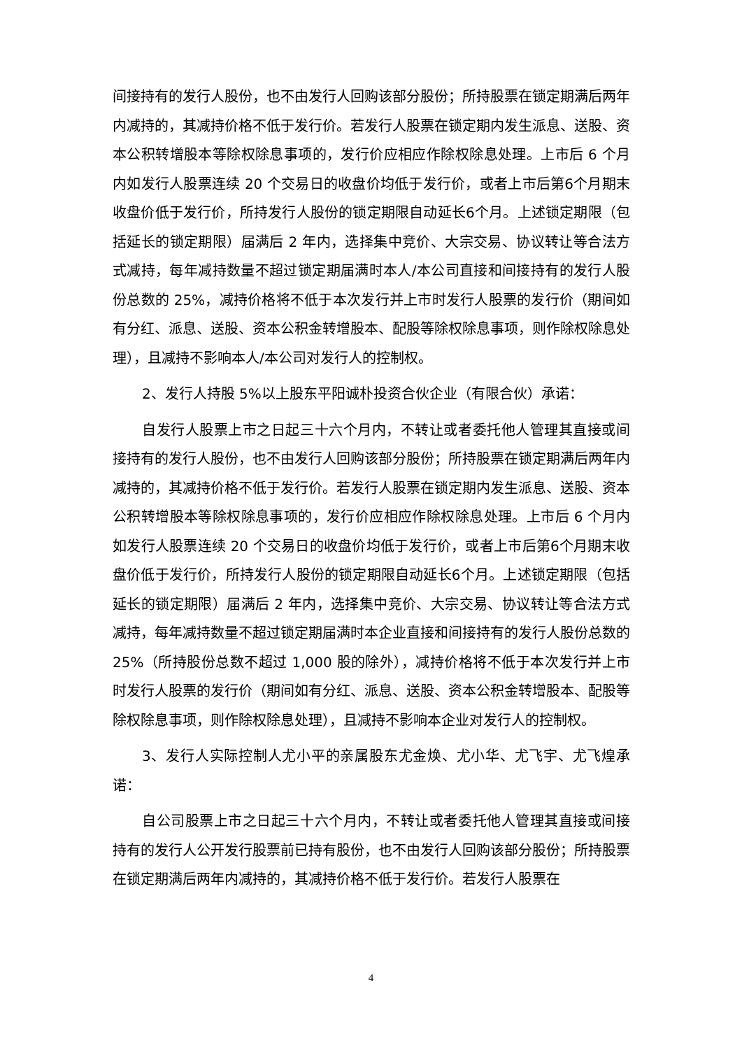间接持有的发行人股份，也不由发行人回购该部分股份；所持股票在锁定期满后两年内减持的，其减持价格不低于发行价。若发行人股票在锁定期内发生派息、送股、资本公积转增股本等除权除息事项的，发行价应相应作除权除息处理。上市后 6 个月内如发行人股票连续 20 个交易日的收盘价均低于发行价，或者上市后第6个月期末收盘价低于发行价，所持发行人股份的锁定期限自动延长6个月。上述锁定期限（包括延长的锁定期限）届满后 2 年内，选择集中竞价、大宗交易、协议转让等合法方式减持，每年减持数量不超过锁定期届满时本人/本公司直接和间接持有的发行人股份总数的 25%，减持价格将不低于本次发行并上市时发行人股票的发行价（期间如有分红、派息、送股、资本公积金转增股本、配股等除权除息事项，则作除权除息处理），且减持不影响本人/本公司对发行人的控制权。
2、发行人持股 5%以上股东平阳诚朴投资合伙企业（有限合伙）承诺：
自发行人股票上市之日起三十六个月内，不转让或者委托他人管理其直接或间接持有的发行人股份，也不由发行人回购该部分股份；所持股票在锁定期满后两年内减持的，其减持价格不低于发行价。若发行人股票在锁定期内发生派息、送股、资本公积转增股本等除权除息事项的，发行价应相应作除权除息处理。上市后 6 个月内如发行人股票连续 20 个交易日的收盘价均低于发行价，或者上市后第6个月期末收盘价低于发行价，所持发行人股份的锁定期限自动延长6个月。上述锁定期限（包括延长的锁定期限）届满后 2 年内，选择集中竞价、大宗交易、协议转让等合法方式减持，每年减持数量不超过锁定期届满时本企业直接和间接持有的发行人股份总数的 25%（所持股份总数不超过 1,000 股的除外），减持价格将不低于本次发行并上市时发行人股票的发行价（期间如有分红、派息、送股、资本公积金转增股本、配股等除权除息事项，则作除权除息处理），且减持不影响本企业对发行人的控制权。
3、发行人实际控制人尤小平的亲属股东尤金焕、尤小华、尤飞宇、尤飞煌承诺：
自公司股票上市之日起三十六个月内，不转让或者委托他人管理其直接或间接持有的发行人公开发行股票前已持有股份，也不由发行人回购该部分股份；所持股票在锁定期满后两年内减持的，其减持价格不低于发行价。若发行人股票在
4